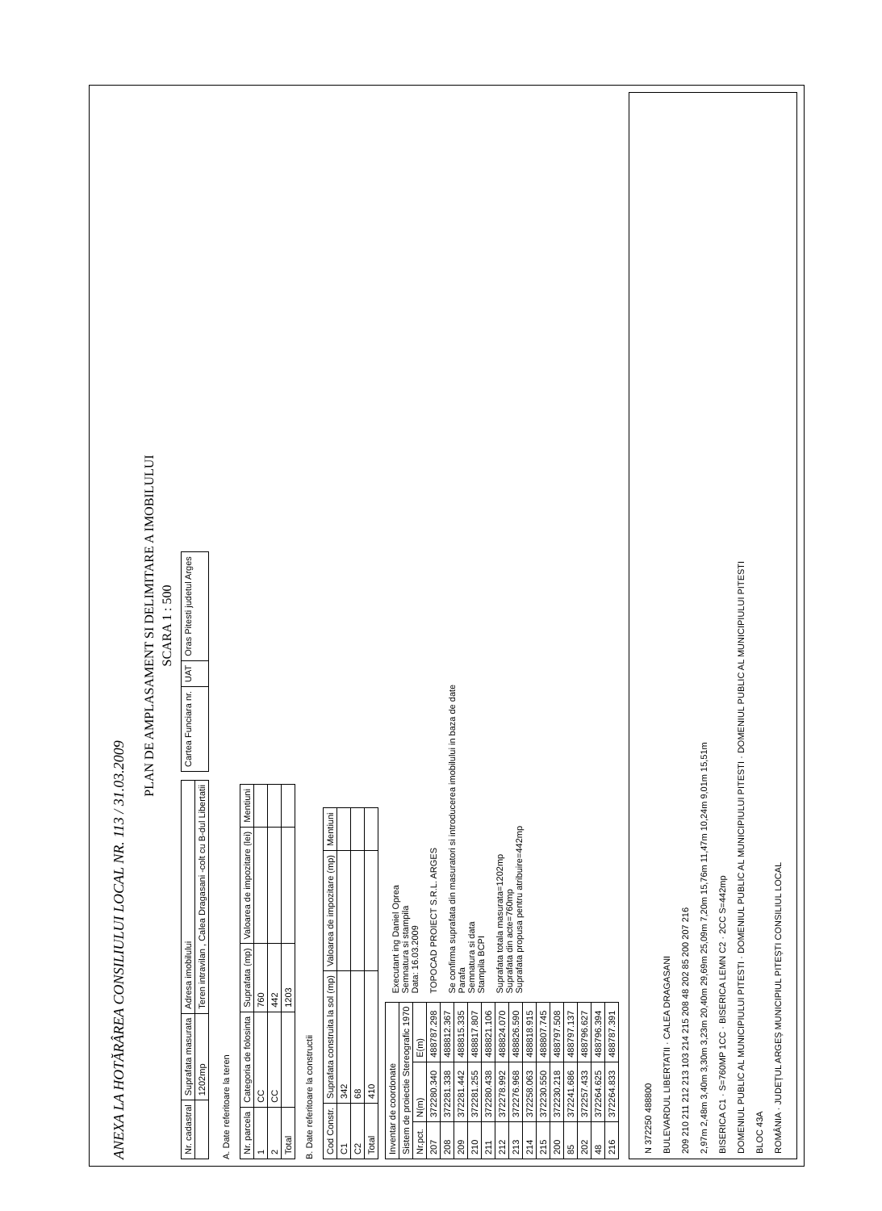ANEXA LA HOTĂRÂREA CONSILIULUI LOCAL NR. 113 / 31.03.2009
PLAN DE AMPLASAMENT SI DELIMITARE A IMOBILULUI
SCARA 1 : 500
| Nr. cadastral | Suprafata masurata | Adresa imobilului |
| | 1202mp | Teren intravilan , Calea Dragasani -colt cu B-dul Libertatii |
| Cartea Funciara nr. | UAT | Oras Pitesti judetul Arges |
A. Date referitoare la teren
| Nr. parcela | Categoria de folosinta | Suprafata (mp) | Valoarea de impozitare (lei) | Mentiuni |
| --- | --- | --- | --- | --- |
| 1 | CC | 760 | | |
| 2 | CC | 442 | | |
| Total | | 1203 | | |
B. Date referitoare la constructii
| Cod Constr. | Suprafata construita la sol (mp) | Valoarea de impozitare (mp) | Mentiuni |
| --- | --- | --- | --- |
| C1 | 342 | | |
| C2 | 68 | | |
| Total | 410 | | |
| Inventar de coordonate | | |
| --- | --- | --- |
| Sistem de proiectie Stereografic 1970 | | |
| Nr.pct. | N(m) | E(m) |
| 207 | 372280.340 | 488787.298 |
| 208 | 372281.338 | 488812.367 |
| 209 | 372281.442 | 488815.335 |
| 210 | 372281.255 | 488817.807 |
| 211 | 372280.438 | 488821.106 |
| 212 | 372278.992 | 488824.070 |
| 213 | 372276.968 | 488826.590 |
| 214 | 372258.063 | 488818.915 |
| 215 | 372230.550 | 488807.745 |
| 200 | 372230.218 | 488797.508 |
| 85 | 372241.686 | 488797.137 |
| 202 | 372257.433 | 488796.627 |
| 48 | 372264.625 | 488796.394 |
| 216 | 372264.833 | 488787.391 |
Executant ing Daniel Oprea
Semnatura si stampila
Data: 16.03.2009
TOPOCAD PROIECT S.R.L. ARGES
Se confirma suprafata din masuratori si introducerea imobilului in baza de date
Parafa
Semnatura si data
Stampila BCPI
Suprafata totala masurata=1202mp
Suprafata din acte=760mp
Suprafata propusa pentru atribuire=442mp
N 372250 488800
BULEVARDUL LIBERTATII · CALEA DRAGASANI
209 210 211 212 213 103 214 215 208 48 202 85 200 207 216
2,97m 2,48m 3,40m 3,30m 3,23m 20,40m 29,69m 25,09m 7,20m 15,76m 11,47m 10,24m 9,01m 15,51m
BISERICA C1 · S=760MP 1CC · BISERICA LEMN C2 · 2CC S=442mp
DOMENIUL PUBLIC AL MUNICIPIULUI PITESTI · DOMENIUL PUBLIC AL MUNICIPIULUI PITESTI · DOMENIUL PUBLIC AL MUNICIPIULUI PITESTI
BLOC 43A
ROMÂNIA · JUDEȚUL ARGEȘ MUNICIPIUL PITEȘTI CONSILIUL LOCAL